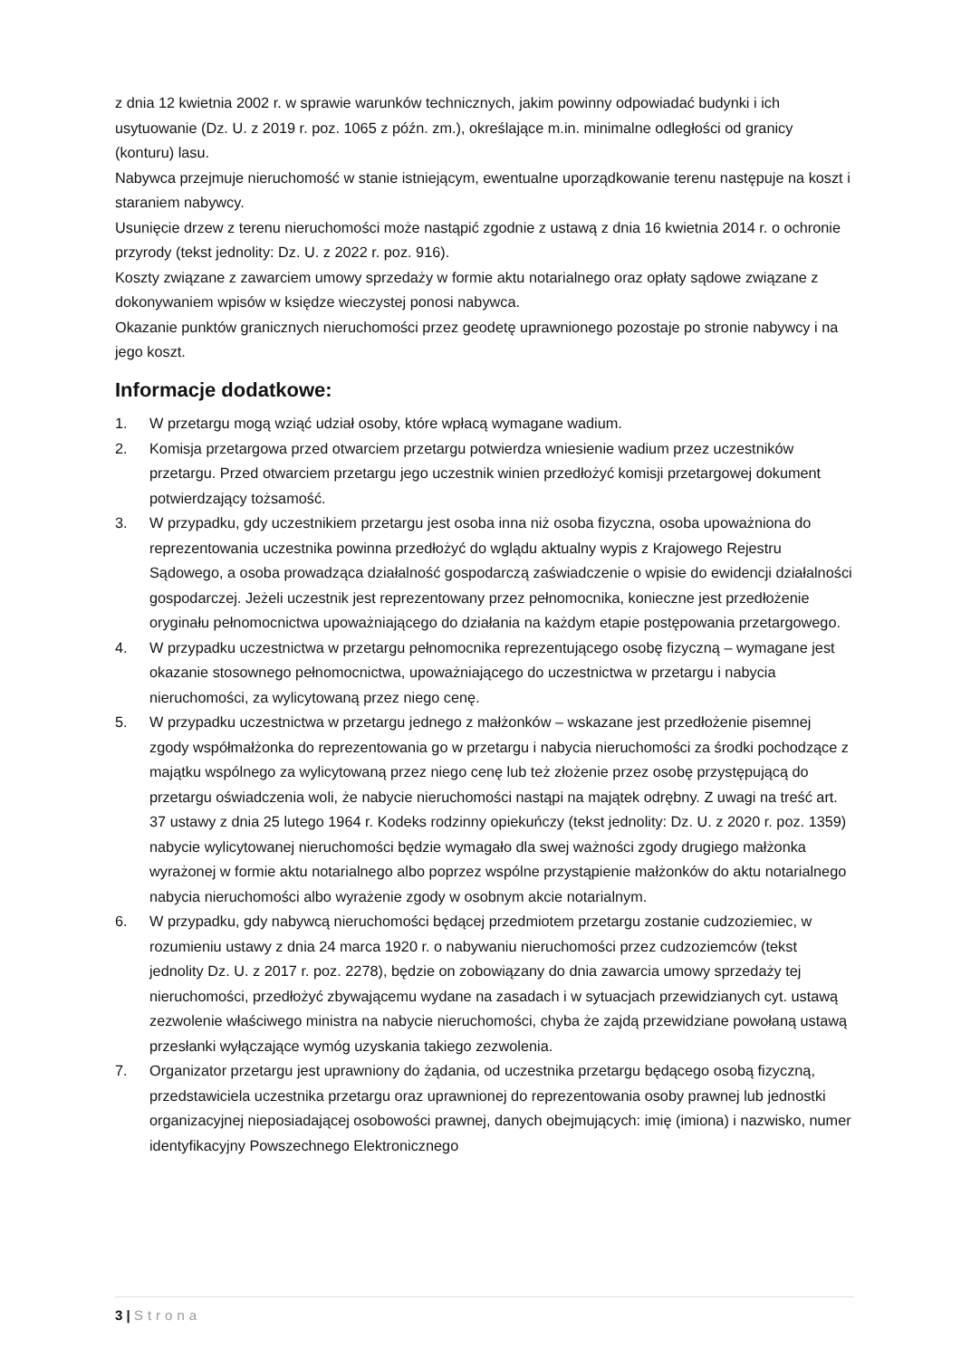z dnia 12 kwietnia 2002 r. w sprawie warunków technicznych, jakim powinny odpowiadać budynki i ich usytuowanie (Dz. U. z 2019 r. poz. 1065 z późn. zm.), określające m.in. minimalne odległości od granicy (konturu) lasu.
Nabywca przejmuje nieruchomość w stanie istniejącym, ewentualne uporządkowanie terenu następuje na koszt i staraniem nabywcy.
Usunięcie drzew z terenu nieruchomości może nastąpić zgodnie z ustawą z dnia 16 kwietnia 2014 r. o ochronie przyrody (tekst jednolity: Dz. U. z 2022 r. poz. 916).
Koszty związane z zawarciem umowy sprzedaży w formie aktu notarialnego oraz opłaty sądowe związane z dokonywaniem wpisów w księdze wieczystej ponosi nabywca.
Okazanie punktów granicznych nieruchomości przez geodetę uprawnionego pozostaje po stronie nabywcy i na jego koszt.
Informacje dodatkowe:
1. W przetargu mogą wziąć udział osoby, które wpłacą wymagane wadium.
2. Komisja przetargowa przed otwarciem przetargu potwierdza wniesienie wadium przez uczestników przetargu. Przed otwarciem przetargu jego uczestnik winien przedłożyć komisji przetargowej dokument potwierdzający tożsamość.
3. W przypadku, gdy uczestnikiem przetargu jest osoba inna niż osoba fizyczna, osoba upoważniona do reprezentowania uczestnika powinna przedłożyć do wglądu aktualny wypis z Krajowego Rejestru Sądowego, a osoba prowadząca działalność gospodarczą zaświadczenie o wpisie do ewidencji działalności gospodarczej. Jeżeli uczestnik jest reprezentowany przez pełnomocnika, konieczne jest przedłożenie oryginału pełnomocnictwa upoważniającego do działania na każdym etapie postępowania przetargowego.
4. W przypadku uczestnictwa w przetargu pełnomocnika reprezentującego osobę fizyczną – wymagane jest okazanie stosownego pełnomocnictwa, upoważniającego do uczestnictwa w przetargu i nabycia nieruchomości, za wylicytowaną przez niego cenę.
5. W przypadku uczestnictwa w przetargu jednego z małżonków – wskazane jest przedłożenie pisemnej zgody współmałżonka do reprezentowania go w przetargu i nabycia nieruchomości za środki pochodzące z majątku wspólnego za wylicytowaną przez niego cenę lub też złożenie przez osobę przystępującą do przetargu oświadczenia woli, że nabycie nieruchomości nastąpi na majątek odrębny. Z uwagi na treść art. 37 ustawy z dnia 25 lutego 1964 r. Kodeks rodzinny opiekuńczy (tekst jednolity: Dz. U. z 2020 r. poz. 1359) nabycie wylicytowanej nieruchomości będzie wymagało dla swej ważności zgody drugiego małżonka wyrażonej w formie aktu notarialnego albo poprzez wspólne przystąpienie małżonków do aktu notarialnego nabycia nieruchomości albo wyrażenie zgody w osobnym akcie notarialnym.
6. W przypadku, gdy nabywcą nieruchomości będącej przedmiotem przetargu zostanie cudzoziemiec, w rozumieniu ustawy z dnia 24 marca 1920 r. o nabywaniu nieruchomości przez cudzoziemców (tekst jednolity Dz. U. z 2017 r. poz. 2278), będzie on zobowiązany do dnia zawarcia umowy sprzedaży tej nieruchomości, przedłożyć zbywającemu wydane na zasadach i w sytuacjach przewidzianych cyt. ustawą zezwolenie właściwego ministra na nabycie nieruchomości, chyba że zajdą przewidziane powołaną ustawą przesłanki wyłączające wymóg uzyskania takiego zezwolenia.
7. Organizator przetargu jest uprawniony do żądania, od uczestnika przetargu będącego osobą fizyczną, przedstawiciela uczestnika przetargu oraz uprawnionej do reprezentowania osoby prawnej lub jednostki organizacyjnej nieposiadającej osobowości prawnej, danych obejmujących: imię (imiona) i nazwisko, numer identyfikacyjny Powszechnego Elektronicznego
3 | Strona